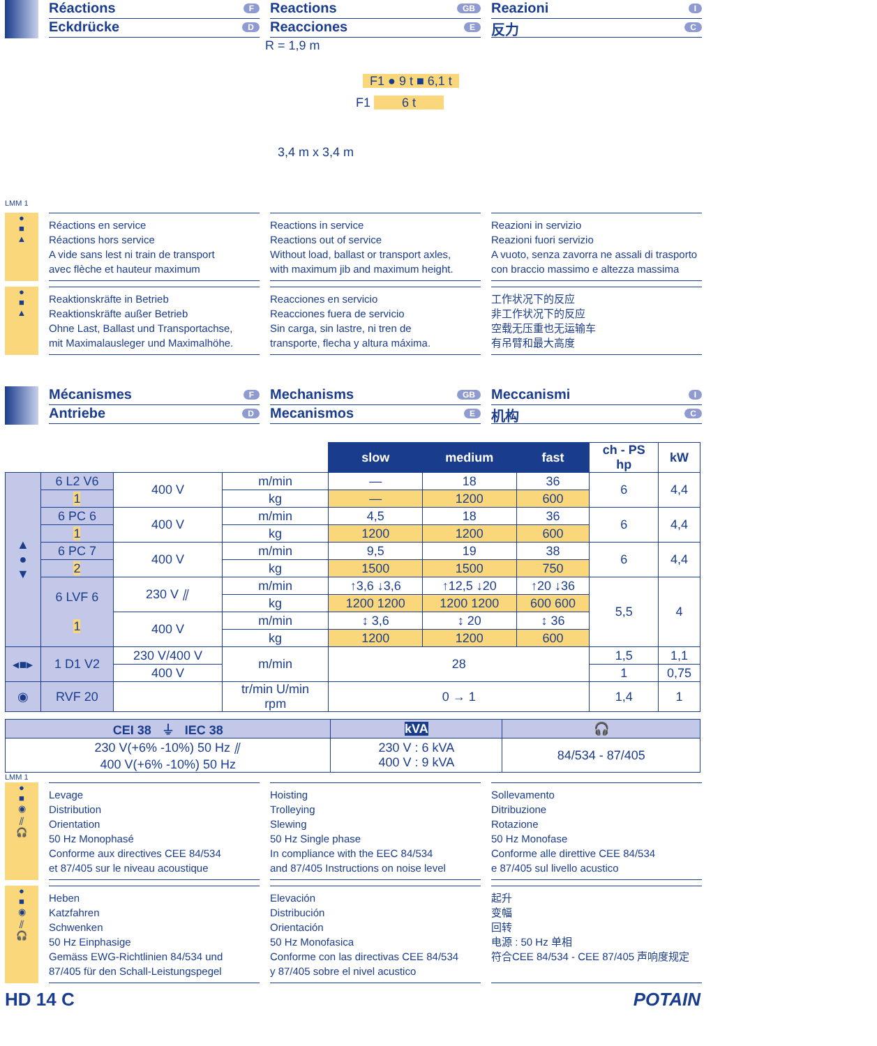Réactions F
Eckdrücke D
Reactions GB
Reacciones E
Reazioni I
反力 C
R = 1,9 m
F1 ● 9 t ■ 6,1 t
F1 6 t
3,4 m x 3,4 m
LMM 1
●
■
▲
Réactions en service
Réactions hors service
A vide sans lest ni train de transport
avec flèche et hauteur maximum
Reactions in service
Reactions out of service
Without load, ballast or transport axles,
with maximum jib and maximum height.
Reazioni in servizio
Reazioni fuori servizio
A vuoto, senza zavorra ne assali di trasporto
con braccio massimo e altezza massima
●
■
▲
Reaktionskräfte in Betrieb
Reaktionskräfte außer Betrieb
Ohne Last, Ballast und Transportachse,
mit Maximalausleger und Maximalhöhe.
Reacciones en servicio
Reacciones fuera de servicio
Sin carga, sin lastre, ni tren de
transporte, flecha y altura máxima.
工作状况下的反应
非工作状况下的反应
空载无压重也无运输车
有吊臂和最大高度
Mécanismes F
Antriebe D
Mechanisms GB
Mecanismos E
Meccanismi I
机构 C
| | | | | slow | medium | fast | ch - PS hp | kW |
| ▲ ● ▼ | 6 L2 V6 | 400 V | m/min | — | 18 | 36 | 6 | 4,4 |
| | 1 | | kg | — | 1200 | 600 | | |
| | 6 PC 6 | 400 V | m/min | 4,5 | 18 | 36 | 6 | 4,4 |
| | 1 | | kg | 1200 | 1200 | 600 | | |
| | 6 PC 7 | 400 V | m/min | 9,5 | 19 | 38 | 6 | 4,4 |
| | 2 | | kg | 1500 | 1500 | 750 | | |
| | 6 LVF 6 1 | 230 V ⫽ | m/min | ↑3,6 ↓3,6 | ↑12,5 ↓20 | ↑20 ↓36 | 5,5 | 4 |
| | | | kg | 1200 1200 | 1200 1200 | 600 600 | | |
| | | 400 V | m/min | ↕ 3,6 | ↕ 20 | ↕ 36 | | |
| | | | kg | 1200 | 1200 | 600 | | |
| ◂■▸ | 1 D1 V2 | 230 V/400 V | m/min | 28 | | | 1,5 | 1,1 |
| | | 400 V | | | | | 1 | 0,75 |
| ◉ | RVF 20 | | tr/min U/min rpm | 0 → 1 | | | 1,4 | 1 |
| CEI 38 ⏚ IEC 38 | kVA | 🎧 |
| --- | --- | --- |
| 230 V(+6% -10%) 50 Hz ⫽ 400 V(+6% -10%) 50 Hz | 230 V : 6 kVA 400 V : 9 kVA | 84/534 - 87/405 |
LMM 1
●
■
◉
⫽
🎧
Levage
Distribution
Orientation
50 Hz Monophasé
Conforme aux directives CEE 84/534
et 87/405 sur le niveau acoustique
Hoisting
Trolleying
Slewing
50 Hz Single phase
In compliance with the EEC 84/534
and 87/405 Instructions on noise level
Sollevamento
Ditribuzione
Rotazione
50 Hz Monofase
Conforme alle direttive CEE 84/534
e 87/405 sul livello acustico
●
■
◉
⫽
🎧
Heben
Katzfahren
Schwenken
50 Hz Einphasige
Gemäss EWG-Richtlinien 84/534 und
87/405 für den Schall-Leistungspegel
Elevación
Distribución
Orientación
50 Hz Monofasica
Conforme con las directivas CEE 84/534
y 87/405 sobre el nivel acustico
起升
变幅
回转
电源 : 50 Hz 单相
符合CEE 84/534 - CEE 87/405 声响度规定
HD 14 C POTAIN